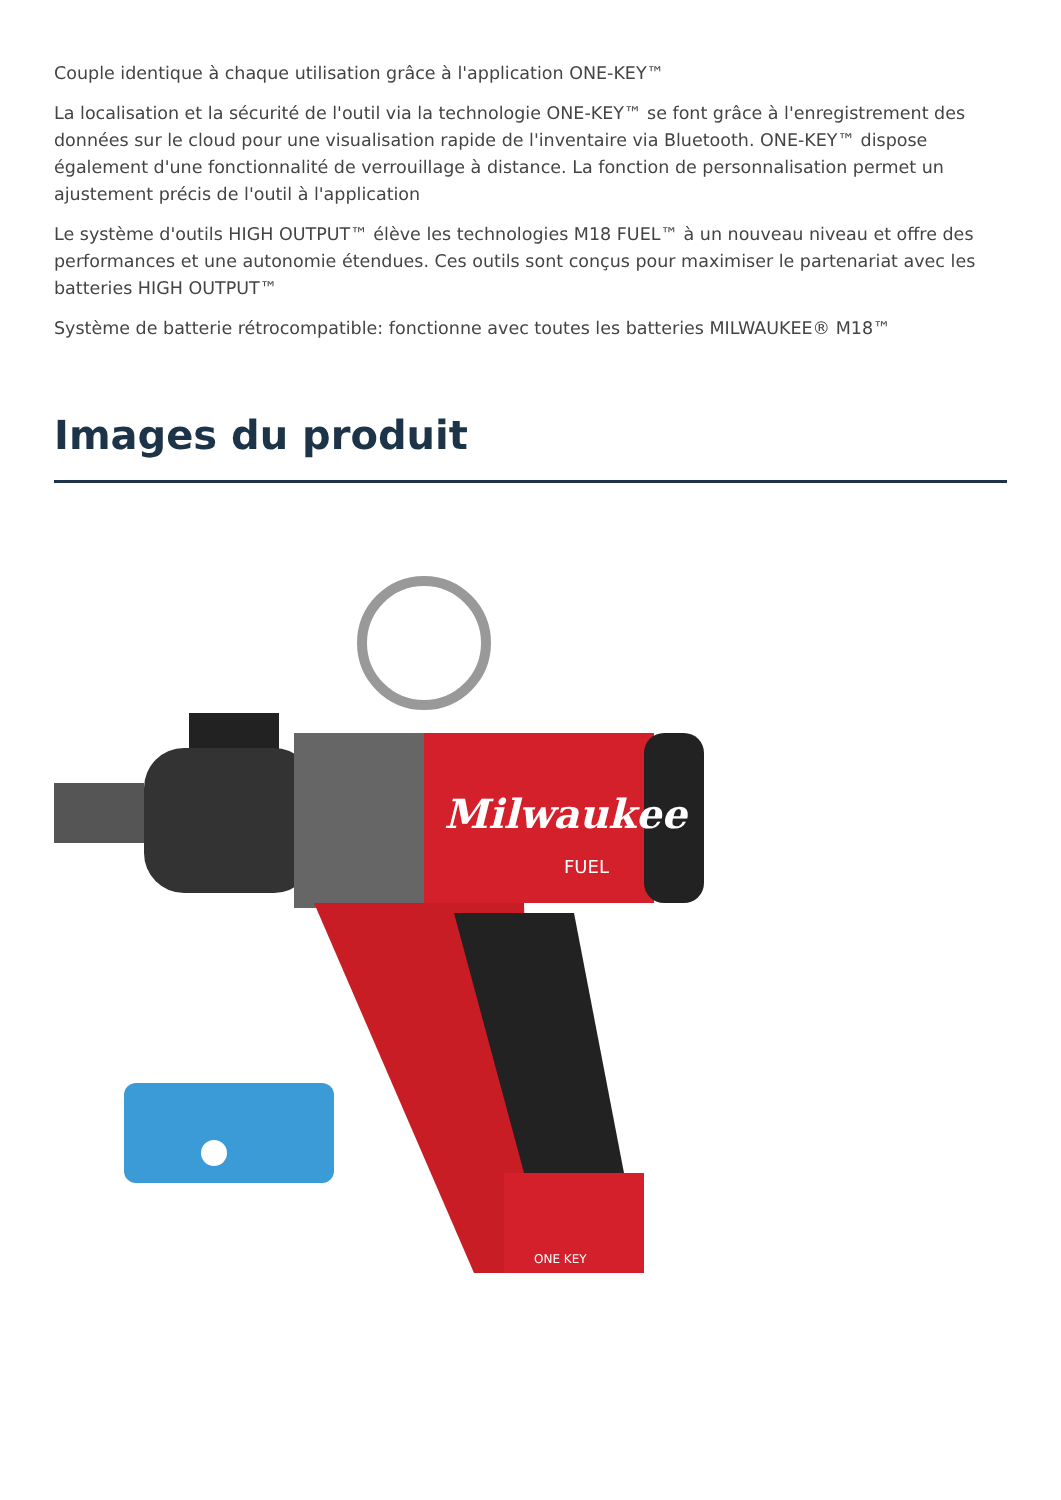Couple identique à chaque utilisation grâce à l'application ONE-KEY™
La localisation et la sécurité de l'outil via la technologie ONE-KEY™ se font grâce à l'enregistrement des données sur le cloud pour une visualisation rapide de l'inventaire via Bluetooth. ONE-KEY™ dispose également d'une fonctionnalité de verrouillage à distance. La fonction de personnalisation permet un ajustement précis de l'outil à l'application
Le système d'outils HIGH OUTPUT™ élève les technologies M18 FUEL™ à un nouveau niveau et offre des performances et une autonomie étendues. Ces outils sont conçus pour maximiser le partenariat avec les batteries HIGH OUTPUT™
Système de batterie rétrocompatible: fonctionne avec toutes les batteries MILWAUKEE® M18™
Images du produit
Milwaukee
FUEL
ONE KEY